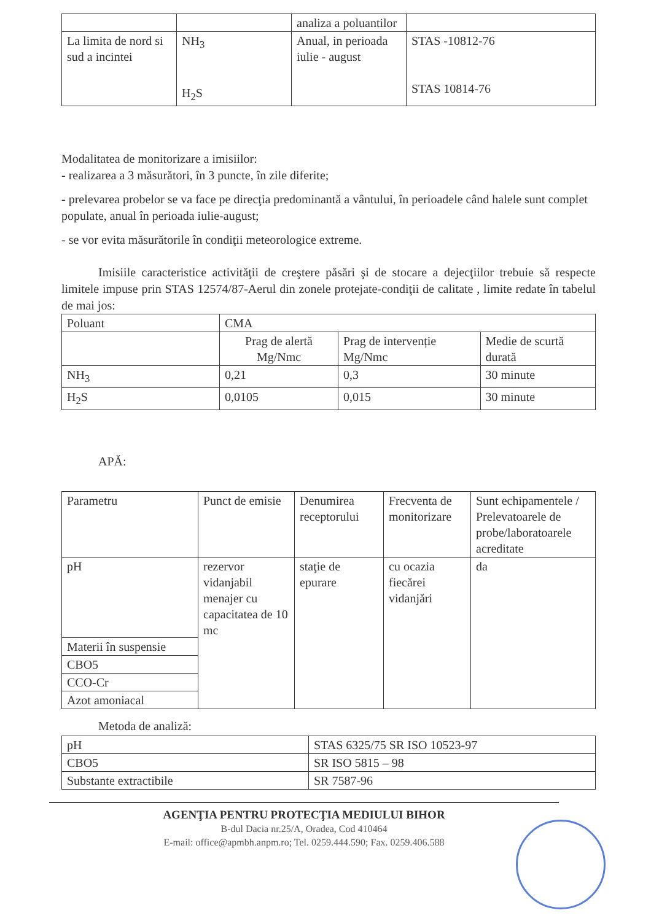| | | analiza a poluantilor | |
| La limita de nord si sud a incintei | NH<sub>3</sub> H<sub>2</sub>S | Anual, in perioada iulie - august | STAS -10812-76 STAS 10814-76 |
Modalitatea de monitorizare a imisiilor:
- realizarea a 3 măsurători, în 3 puncte, în zile diferite;
- prelevarea probelor se va face pe direcţia predominantă a vântului, în perioadele când halele sunt complet populate, anual în perioada iulie-august;
- se vor evita măsurătorile în condiţii meteorologice extreme.
Imisiile caracteristice activităţii de creştere păsări şi de stocare a dejecţiilor trebuie să respecte limitele impuse prin STAS 12574/87-Aerul din zonele protejate-condiţii de calitate , limite redate în tabelul de mai jos:
| Poluant | CMA | | |
| | Prag de alertă Mg/Nmc | Prag de intervenție Mg/Nmc | Medie de scurtă durată |
| NH<sub>3</sub> | 0,21 | 0,3 | 30 minute |
| H<sub>2</sub>S | 0,0105 | 0,015 | 30 minute |
APĂ:
| Parametru | Punct de emisie | Denumirea receptorului | Frecventa de monitorizare | Sunt echipamentele / Prelevatoarele de probe/laboratoarele acreditate |
| pH | rezervor vidanjabil menajer cu capacitatea de 10 mc | staţie de epurare | cu ocazia fiecărei vidanjări | da |
| Materii în suspensie | | | | |
| CBO5 | | | | |
| CCO-Cr | | | | |
| Azot amoniacal | | | | |
Metoda de analiză:
| pH | STAS 6325/75 SR ISO 10523-97 |
| CBO5 | SR ISO 5815 – 98 |
| Substante extractibile | SR 7587-96 |
AGENŢIA PENTRU PROTECŢIA MEDIULUI BIHOR
B-dul Dacia nr.25/A, Oradea, Cod 410464
E-mail: office@apmbh.anpm.ro; Tel. 0259.444.590; Fax. 0259.406.588